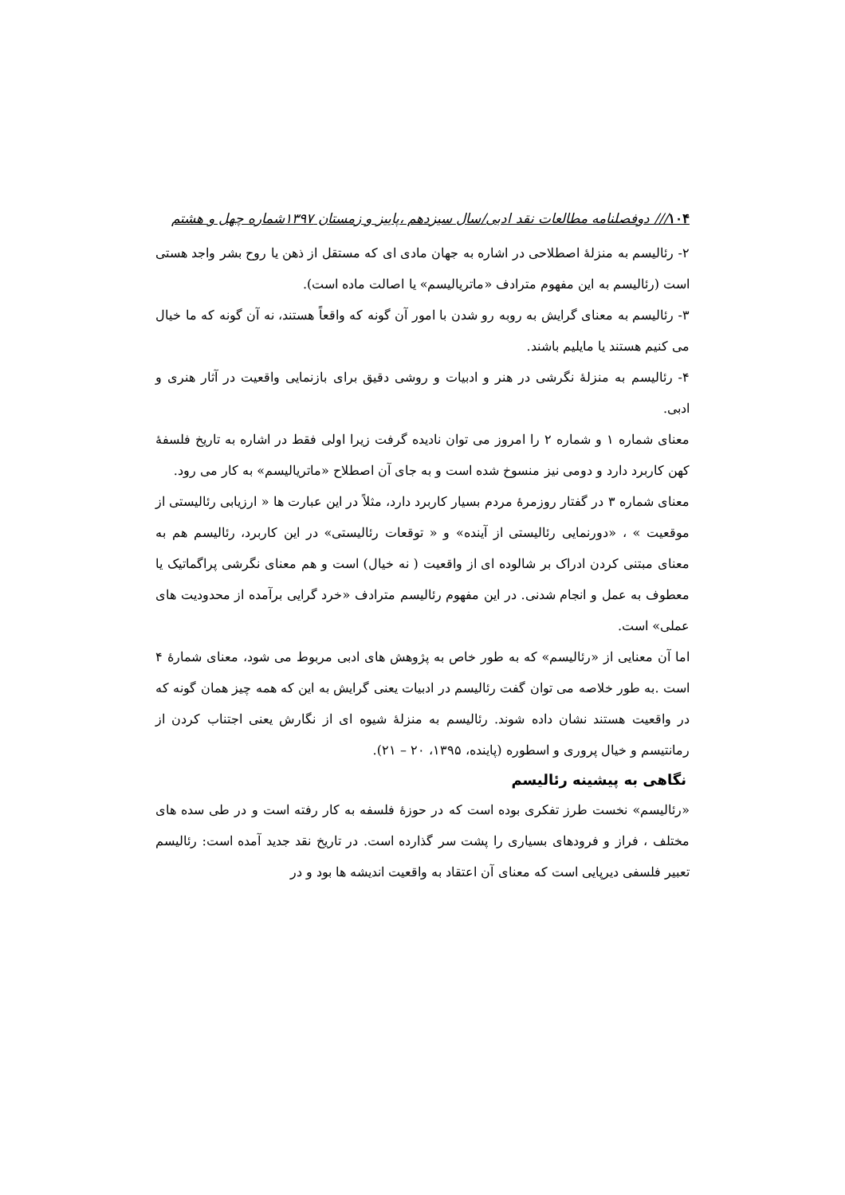۱۰۴/// دوفصلنامه مطالعات نقد ادبی/سال سیزدهم ،پاییز و زمستان ۱۳۹۷شماره چهل و هشتم
۲- رئالیسم به منزلهٔ اصطلاحی در اشاره به جهان مادی ای که مستقل از ذهن یا روح بشر واجد هستی است (رئالیسم به این مفهوم مترادف «ماتریالیسم» یا اصالت ماده است).
۳- رئالیسم به معنای گرایش به روبه رو شدن با امور آن گونه که واقعاً هستند، نه آن گونه که ما خیال می کنیم هستند یا مایلیم باشند.
۴- رئالیسم به منزلهٔ نگرشی در هنر و ادبیات و روشی دقیق برای بازنمایی واقعیت در آثار هنری و ادبی.
معنای شماره ۱ و شماره ۲ را امروز می توان نادیده گرفت زیرا اولی فقط در اشاره به تاریخ فلسفهٔ کهن کاربرد دارد و دومی نیز منسوخ شده است و به جای آن اصطلاح «ماتریالیسم» به کار می رود.
معنای شماره ۳ در گفتار روزمرهٔ مردم بسیار کاربرد دارد، مثلاً در این عبارت ها « ارزیابی رئالیستی از موقعیت » ، «دورنمایی رئالیستی از آینده» و « توقعات رئالیستی» در این کاربرد، رئالیسم هم به معنای مبتنی کردن ادراک بر شالوده ای از واقعیت ( نه خیال) است و هم معنای نگرشی پراگماتیک یا معطوف به عمل و انجام شدنی. در این مفهوم رئالیسم مترادف «خرد گرایی برآمده از محدودیت های عملی» است.
اما آن معنایی از «رئالیسم» که به طور خاص به پژوهش های ادبی مربوط می شود، معنای شمارهٔ ۴ است .به طور خلاصه می توان گفت رئالیسم در ادبیات یعنی گرایش به این که همه چیز همان گونه که در واقعیت هستند نشان داده شوند. رئالیسم به منزلهٔ شیوه ای از نگارش یعنی اجتناب کردن از رمانتیسم و خیال پروری و اسطوره (پاینده، ۱۳۹۵، ۲۰ – ۲۱).
نگاهی به پیشینه رئالیسم
«رئالیسم» نخست طرز تفکری بوده است که در حوزهٔ فلسفه به کار رفته است و در طی سده های مختلف ، فراز و فرودهای بسیاری را پشت سر گذارده است. در تاریخ نقد جدید آمده است: رئالیسم تعبیر فلسفی دیرپایی است که معنای آن اعتقاد به واقعیت اندیشه ها بود و در